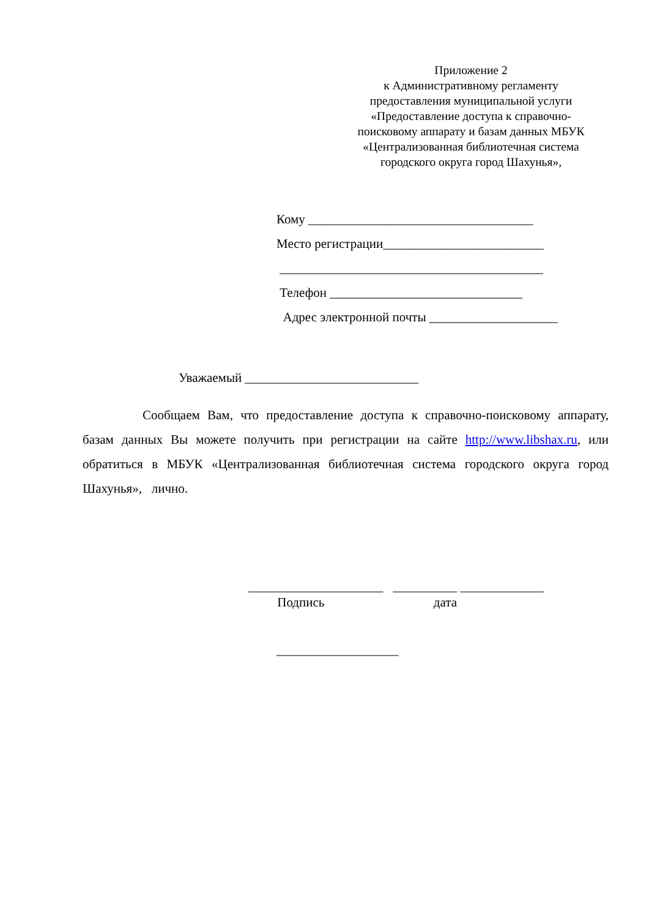Приложение 2
к Административному регламенту
предоставления муниципальной услуги
«Предоставление доступа к справочно-
поисковому аппарату и базам данных МБУК
«Централизованная библиотечная система
городского округа город Шахунья»,
Кому ___________________________________
Место регистрации_________________________
_________________________________________
Телефон ______________________________
Адрес электронной почты ____________________
Уважаемый ___________________________
Сообщаем Вам, что предоставление доступа к справочно-поисковому аппарату, базам данных Вы можете получить при регистрации на сайте http://www.libshax.ru, или обратиться в МБУК «Централизованная библиотечная система городского округа город Шахунья», лично.
_____________________ __________ _____________
Подпись дата
___________________